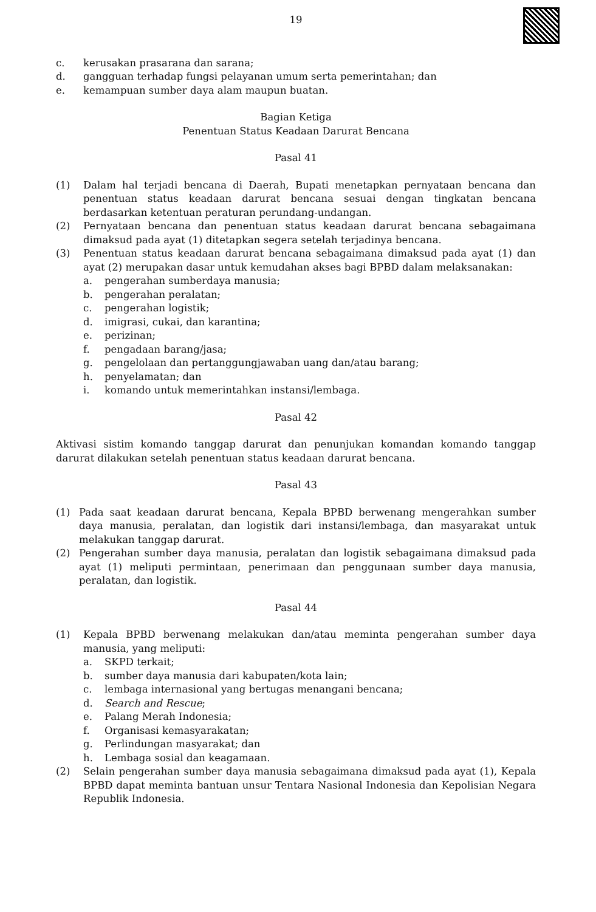19
c. kerusakan prasarana dan sarana;
d. gangguan terhadap fungsi pelayanan umum serta pemerintahan; dan
e. kemampuan sumber daya alam maupun buatan.
Bagian Ketiga
Penentuan Status Keadaan Darurat Bencana
Pasal 41
(1) Dalam hal terjadi bencana di Daerah, Bupati menetapkan pernyataan bencana dan penentuan status keadaan darurat bencana sesuai dengan tingkatan bencana berdasarkan ketentuan peraturan perundang-undangan.
(2) Pernyataan bencana dan penentuan status keadaan darurat bencana sebagaimana dimaksud pada ayat (1) ditetapkan segera setelah terjadinya bencana.
(3) Penentuan status keadaan darurat bencana sebagaimana dimaksud pada ayat (1) dan ayat (2) merupakan dasar untuk kemudahan akses bagi BPBD dalam melaksanakan:
a. pengerahan sumberdaya manusia;
b. pengerahan peralatan;
c. pengerahan logistik;
d. imigrasi, cukai, dan karantina;
e. perizinan;
f. pengadaan barang/jasa;
g. pengelolaan dan pertanggungjawaban uang dan/atau barang;
h. penyelamatan; dan
i. komando untuk memerintahkan instansi/lembaga.
Pasal 42
Aktivasi sistim komando tanggap darurat dan penunjukan komandan komando tanggap darurat dilakukan setelah penentuan status keadaan darurat bencana.
Pasal 43
(1) Pada saat keadaan darurat bencana, Kepala BPBD berwenang mengerahkan sumber daya manusia, peralatan, dan logistik dari instansi/lembaga, dan masyarakat untuk melakukan tanggap darurat.
(2) Pengerahan sumber daya manusia, peralatan dan logistik sebagaimana dimaksud pada ayat (1) meliputi permintaan, penerimaan dan penggunaan sumber daya manusia, peralatan, dan logistik.
Pasal 44
(1) Kepala BPBD berwenang melakukan dan/atau meminta pengerahan sumber daya manusia, yang meliputi:
a. SKPD terkait;
b. sumber daya manusia dari kabupaten/kota lain;
c. lembaga internasional yang bertugas menangani bencana;
d. Search and Rescue;
e. Palang Merah Indonesia;
f. Organisasi kemasyarakatan;
g. Perlindungan masyarakat; dan
h. Lembaga sosial dan keagamaan.
(2) Selain pengerahan sumber daya manusia sebagaimana dimaksud pada ayat (1), Kepala BPBD dapat meminta bantuan unsur Tentara Nasional Indonesia dan Kepolisian Negara Republik Indonesia.